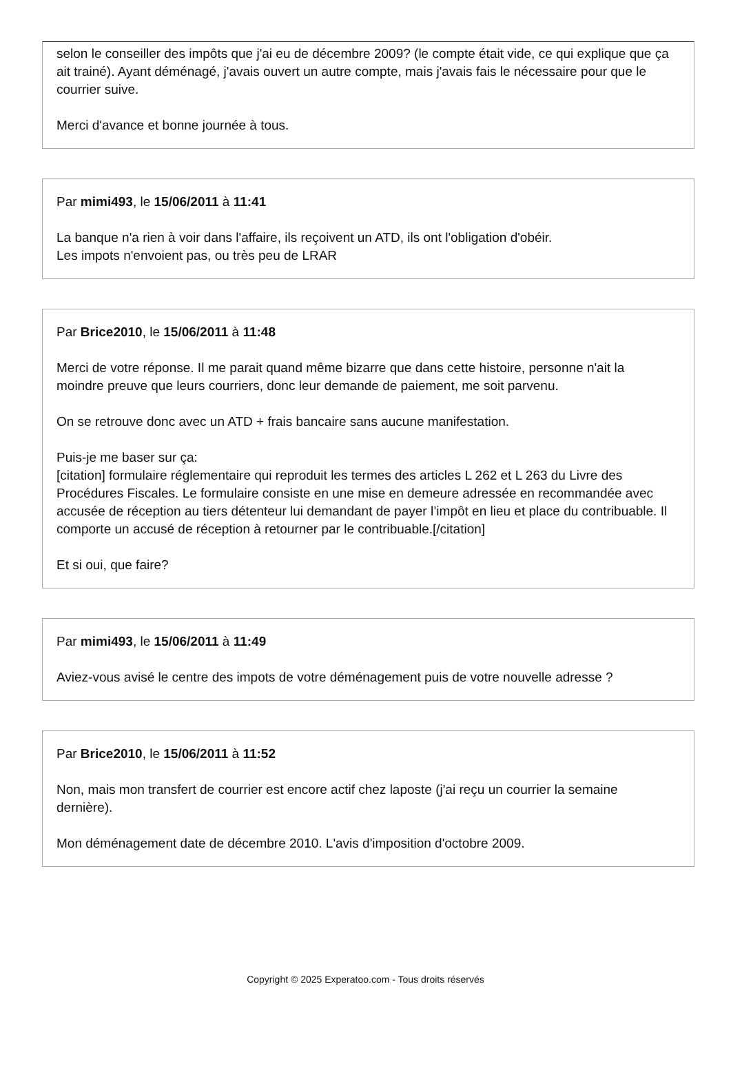selon le conseiller des impôts que j'ai eu de décembre 2009? (le compte était vide, ce qui explique que ça ait trainé). Ayant déménagé, j'avais ouvert un autre compte, mais j'avais fais le nécessaire pour que le courrier suive.
Merci d'avance et bonne journée à tous.
Par mimi493, le 15/06/2011 à 11:41
La banque n'a rien à voir dans l'affaire, ils reçoivent un ATD, ils ont l'obligation d'obéir.
Les impots n'envoient pas, ou très peu de LRAR
Par Brice2010, le 15/06/2011 à 11:48
Merci de votre réponse. Il me parait quand même bizarre que dans cette histoire, personne n'ait la moindre preuve que leurs courriers, donc leur demande de paiement, me soit parvenu.
On se retrouve donc avec un ATD + frais bancaire sans aucune manifestation.
Puis-je me baser sur ça:
[citation] formulaire réglementaire qui reproduit les termes des articles L 262 et L 263 du Livre des Procédures Fiscales. Le formulaire consiste en une mise en demeure adressée en recommandée avec accusée de réception au tiers détenteur lui demandant de payer l’impôt en lieu et place du contribuable. Il comporte un accusé de réception à retourner par le contribuable.[/citation]
Et si oui, que faire?
Par mimi493, le 15/06/2011 à 11:49
Aviez-vous avisé le centre des impots de votre déménagement puis de votre nouvelle adresse ?
Par Brice2010, le 15/06/2011 à 11:52
Non, mais mon transfert de courrier est encore actif chez laposte (j'ai reçu un courrier la semaine dernière).
Mon déménagement date de décembre 2010. L'avis d'imposition d'octobre 2009.
Copyright © 2025 Experatoo.com - Tous droits réservés